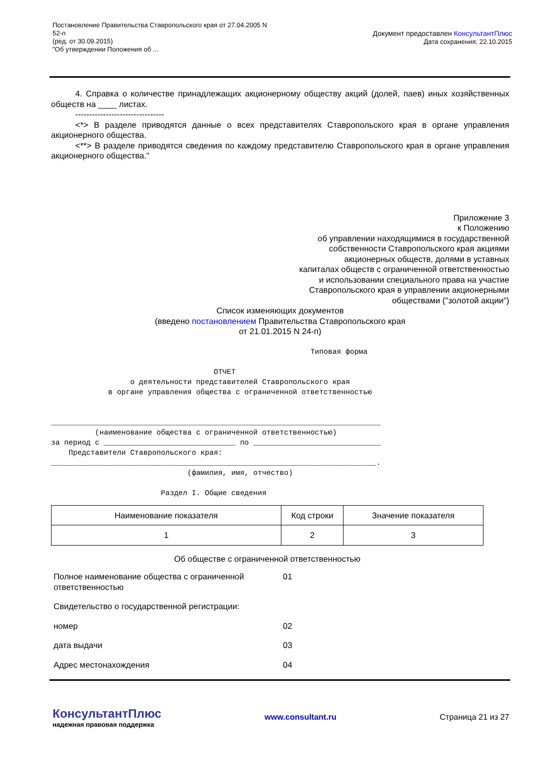Постановление Правительства Ставропольского края от 27.04.2005 N
52-п
(ред. от 30.09.2015)
"Об утверждении Положения об ...
Документ предоставлен КонсультантПлюс
Дата сохранения: 22.10.2015
4. Справка о количестве принадлежащих акционерному обществу акций (долей, паев) иных хозяйственных обществ на ____ листах.
--------------------------------
<*> В разделе приводятся данные о всех представителях Ставропольского края в органе управления акционерного общества.
<**> В разделе приводятся сведения по каждому представителю Ставропольского края в органе управления акционерного общества."
Приложение 3
к Положению
об управлении находящимися в государственной
собственности Ставропольского края акциями
акционерных обществ, долями в уставных
капиталах обществ с ограниченной ответственностью
и использовании специального права на участие
Ставропольского края в управлении акционерными
обществами ("золотой акции")
Список изменяющих документов
(введено постановлением Правительства Ставропольского края
от 21.01.2015 N 24-п)
                                                           Типовая форма

                                     ОТЧЕТ
                  о деятельности представителей Ставропольского края
             в органе управления общества с ограниченной ответственностью


___________________________________________________________________________
          (наименование общества с ограниченной ответственностью)
за период с ______________________________ по _____________________________
    Представители Ставропольского края:
__________________________________________________________________________.
                               (фамилия, имя, отчество)

                         Раздел I. Общие сведения
| Наименование показателя | Код строки | Значение показателя |
| 1 | 2 | 3 |
| Об обществе с ограниченной ответственностью | | |
| Полное наименование общества с ограниченной ответственностью | 01 | |
| Свидетельство о государственной регистрации: | | |
| номер | 02 | |
| дата выдачи | 03 | |
| Адрес местонахождения | 04 | |
КонсультантПлюс
надежная правовая поддержка
www.consultant.ru Страница 21 из 27